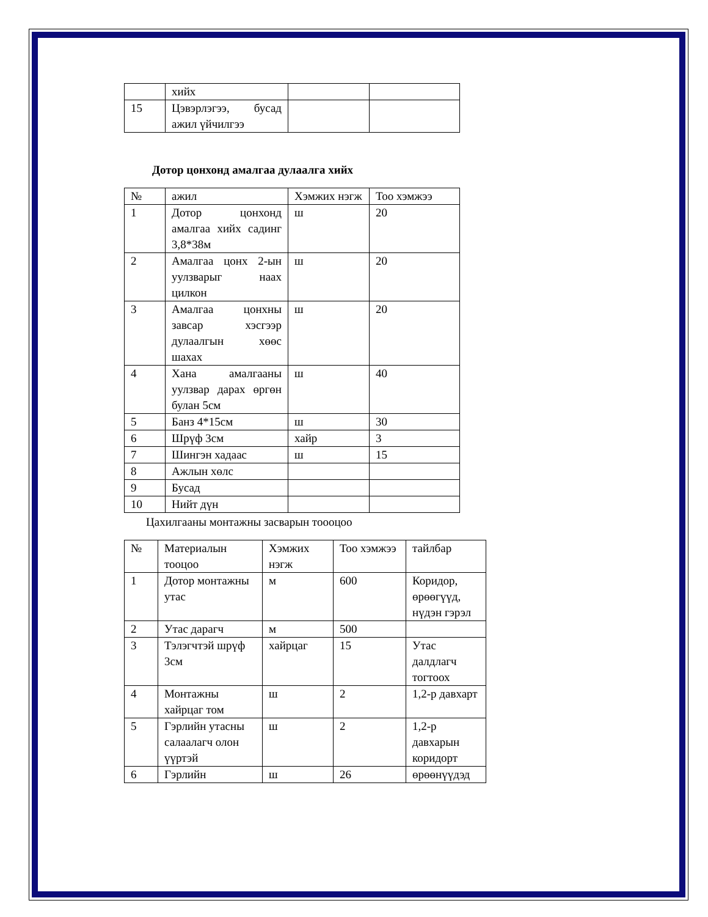| | хийх | | |
| 15 | Цэвэрлэгээ, бусад ажил үйчилгээ | | |
Дотор цонхонд амалгаа дулаалга хийх
| № | ажил | Хэмжих нэгж | Тоо хэмжээ |
| 1 | Дотор цонхонд амалгаа хийх садинг 3,8*38м | ш | 20 |
| 2 | Амалгаа цонх 2-ын уулзварыг наах цилкон | ш | 20 |
| 3 | Амалгаа цонхны завсар хэсгээр дулаалгын хөөс шахах | ш | 20 |
| 4 | Хана амалгааны уулзвар дарах өргөн булан 5см | ш | 40 |
| 5 | Банз 4*15см | ш | 30 |
| 6 | Шрүф 3см | хайр | 3 |
| 7 | Шингэн хадаас | ш | 15 |
| 8 | Ажлын хөлс | | |
| 9 | Бусад | | |
| 10 | Нийт дүн | | |
Цахилгааны монтажны засварын тоооцоо
| № | Материалын тооцоо | Хэмжих нэгж | Тоо хэмжээ | тайлбар |
| 1 | Дотор монтажны утас | м | 600 | Коридор, өрөөгүүд, нүдэн гэрэл |
| 2 | Утас дарагч | м | 500 | |
| 3 | Тэлэгчтэй шрүф 3см | хайрцаг | 15 | Утас далдлагч тогтоох |
| 4 | Монтажны хайрцаг том | ш | 2 | 1,2-р давхарт |
| 5 | Гэрлийн утасны салаалагч олон үүртэй | ш | 2 | 1,2-р давхарын коридорт |
| 6 | Гэрлийн | ш | 26 | өрөөнүүдэд |